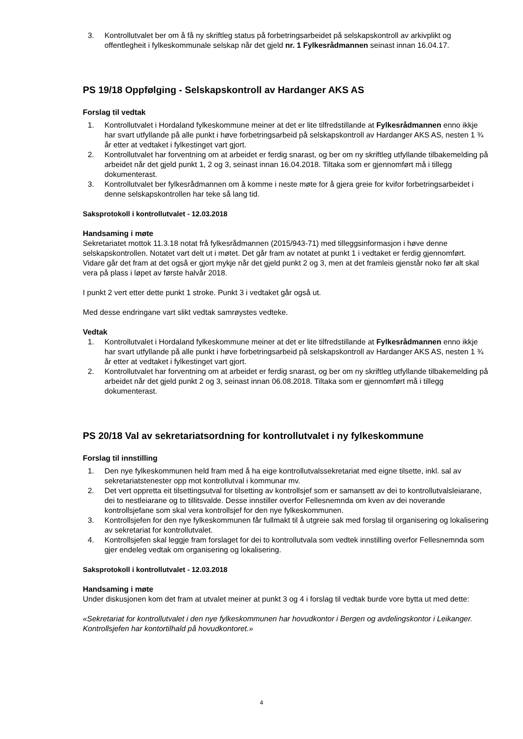3. Kontrollutvalet ber om å få ny skriftleg status på forbetringsarbeidet på selskapskontroll av arkivplikt og offentlegheit i fylkeskommunale selskap når det gjeld nr. 1 Fylkesrådmannen seinast innan 16.04.17.
PS 19/18 Oppfølging - Selskapskontroll av Hardanger AKS AS
Forslag til vedtak
1. Kontrollutvalet i Hordaland fylkeskommune meiner at det er lite tilfredstillande at Fylkesrådmannen enno ikkje har svart utfyllande på alle punkt i høve forbetringsarbeid på selskapskontroll av Hardanger AKS AS, nesten 1 ¾ år etter at vedtaket i fylkestinget vart gjort.
2. Kontrollutvalet har forventning om at arbeidet er ferdig snarast, og ber om ny skriftleg utfyllande tilbakemelding på arbeidet når det gjeld punkt 1, 2 og 3, seinast innan 16.04.2018. Tiltaka som er gjennomført må i tillegg dokumenterast.
3. Kontrollutvalet ber fylkesrådmannen om å komme i neste møte for å gjera greie for kvifor forbetringsarbeidet i denne selskapskontrollen har teke så lang tid.
Saksprotokoll i kontrollutvalet - 12.03.2018
Handsaming i møte
Sekretariatet mottok 11.3.18 notat frå fylkesrådmannen (2015/943-71) med tilleggsinformasjon i høve denne selskapskontrollen. Notatet vart delt ut i møtet. Det går fram av notatet at punkt 1 i vedtaket er ferdig gjennomført. Vidare går det fram at det også er gjort mykje når det gjeld punkt 2 og 3, men at det framleis gjenstår noko før alt skal vera på plass i løpet av første halvår 2018.
I punkt 2 vert etter dette punkt 1 stroke. Punkt 3 i vedtaket går også ut.
Med desse endringane vart slikt vedtak samrøystes vedteke.
Vedtak
1. Kontrollutvalet i Hordaland fylkeskommune meiner at det er lite tilfredstillande at Fylkesrådmannen enno ikkje har svart utfyllande på alle punkt i høve forbetringsarbeid på selskapskontroll av Hardanger AKS AS, nesten 1 ¾ år etter at vedtaket i fylkestinget vart gjort.
2. Kontrollutvalet har forventning om at arbeidet er ferdig snarast, og ber om ny skriftleg utfyllande tilbakemelding på arbeidet når det gjeld punkt 2 og 3, seinast innan 06.08.2018. Tiltaka som er gjennomført må i tillegg dokumenterast.
PS 20/18 Val av sekretariatsordning for kontrollutvalet i ny fylkeskommune
Forslag til innstilling
1. Den nye fylkeskommunen held fram med å ha eige kontrollutvalssekretariat med eigne tilsette, inkl. sal av sekretariatstenester opp mot kontrollutval i kommunar mv.
2. Det vert oppretta eit tilsettingsutval for tilsetting av kontrollsjef som er samansett av dei to kontrollutvalsleiarane, dei to nestleiarane og to tillitsvalde. Desse innstiller overfor Fellesnemnda om kven av dei noverande kontrollsjefane som skal vera kontrollsjef for den nye fylkeskommunen.
3. Kontrollsjefen for den nye fylkeskommunen får fullmakt til å utgreie sak med forslag til organisering og lokalisering av sekretariat for kontrollutvalet.
4. Kontrollsjefen skal leggje fram forslaget for dei to kontrollutvala som vedtek innstilling overfor Fellesnemnda som gjer endeleg vedtak om organisering og lokalisering.
Saksprotokoll i kontrollutvalet - 12.03.2018
Handsaming i møte
Under diskusjonen kom det fram at utvalet meiner at punkt 3 og 4 i forslag til vedtak burde vore bytta ut med dette:
«Sekretariat for kontrollutvalet i den nye fylkeskommunen har hovudkontor i Bergen og avdelingskontor i Leikanger. Kontrollsjefen har kontortilhald på hovudkontoret.»
4